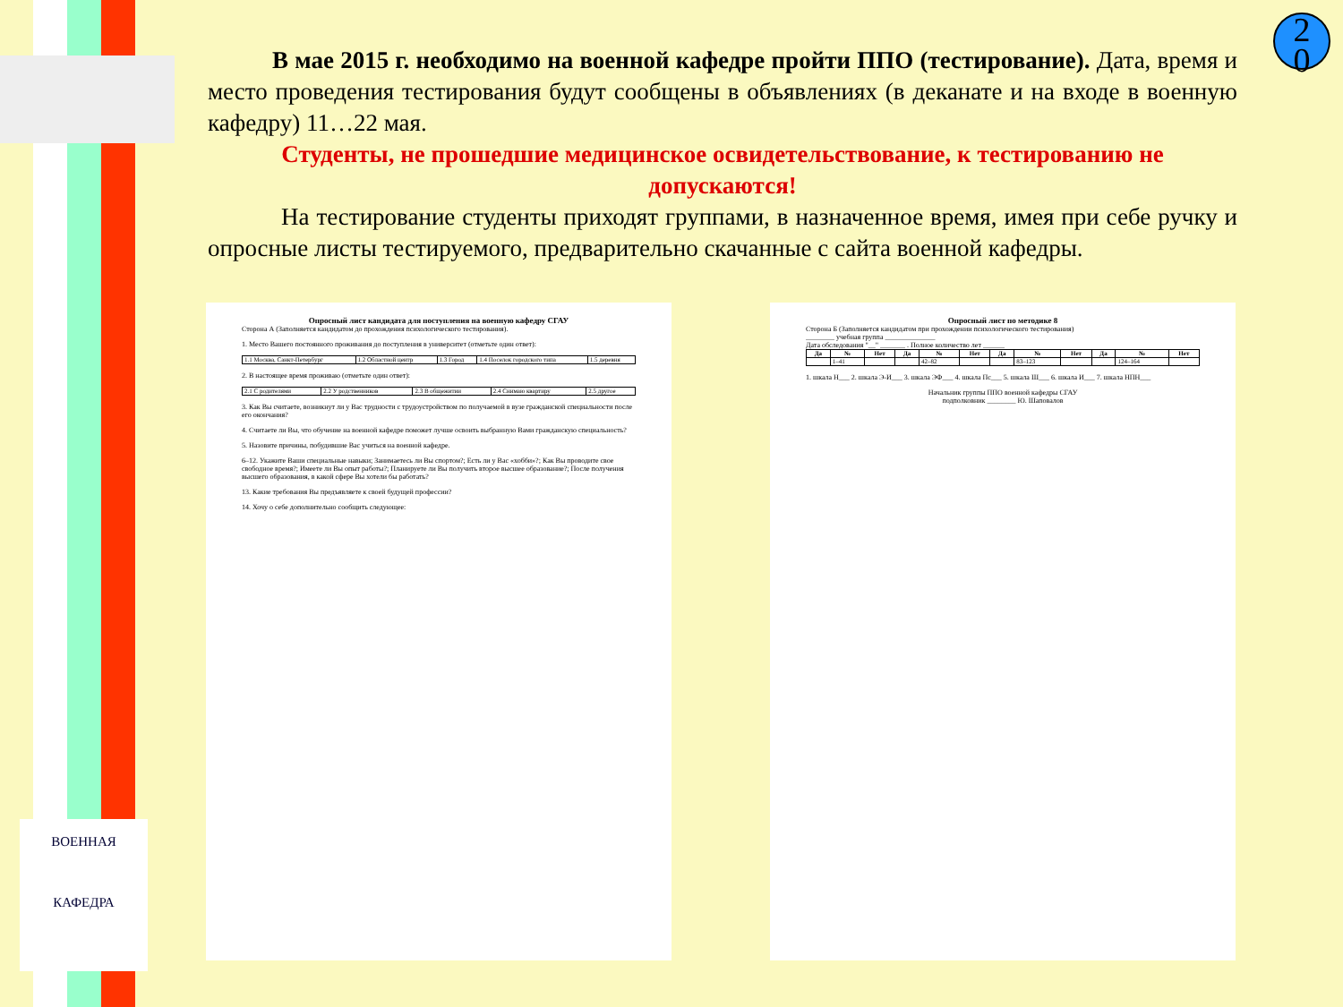ВОЕННАЯ
КАФЕДРА
2
0
В мае 2015 г. необходимо на военной кафедре пройти ППО (тестирование). Дата, время и место проведения тестирования будут сообщены в объявлениях (в деканате и на входе в военную кафедру) 11…22 мая.
Студенты, не прошедшие медицинское освидетельствование, к тестированию не допускаются!
На тестирование студенты приходят группами, в назначенное время, имея при себе ручку и опросные листы тестируемого, предварительно скачанные с сайта военной кафедры.
Опросный лист кандидата для поступления на военную кафедру СГАУ
Сторона А (Заполняется кандидатом до прохождения психологического тестирования).
1. Место Вашего постоянного проживания до поступления в университет (отметьте один ответ):
| 1.1 Москва, Санкт-Петербург | 1.2 Областной центр | 1.3 Город | 1.4 Поселок городского типа | 1.5 деревня |
2. В настоящее время проживаю (отметьте один ответ):
| 2.1 С родителями | 2.2 У родственников | 2.3 В общежитии | 2.4 Снимаю квартиру | 2.5 другое |
3. Как Вы считаете, возникнут ли у Вас трудности с трудоустройством по получаемой в вузе гражданской специальности после его окончания?
4. Считаете ли Вы, что обучение на военной кафедре поможет лучше освоить выбранную Вами гражданскую специальность?
5. Назовите причины, побудившие Вас учиться на военной кафедре.
6–12. Укажите Ваши специальные навыки; Занимаетесь ли Вы спортом?; Есть ли у Вас «хобби»?; Как Вы проводите свое свободное время?; Имеете ли Вы опыт работы?; Планируете ли Вы получить второе высшее образование?; После получения высшего образования, в какой сфере Вы хотели бы работать?
13. Какие требования Вы предъявляете к своей будущей профессии?
14. Хочу о себе дополнительно сообщить следующее:
Опросный лист по методике 8
Сторона Б (Заполняется кандидатом при прохождении психологического тестирования)
________ учебная группа ______________
Дата обследования "__" _______ . Полное количество лет ______
| Да | № | Нет | Да | № | Нет | Да | № | Нет | Да | № | Нет |
| --- | --- | --- | --- | --- | --- | --- | --- | --- | --- | --- | --- |
| | 1–41 | | | 42–82 | | | 83–123 | | | 124–164 | |
1. шкала Н___ 2. шкала Э-И___ 3. шкала ЭФ___ 4. шкала Пс___ 5. шкала Ш___ 6. шкала И___ 7. шкала НПН___
Начальник группы ППО военной кафедры СГАУ
подполковник ________ Ю. Шаповалов